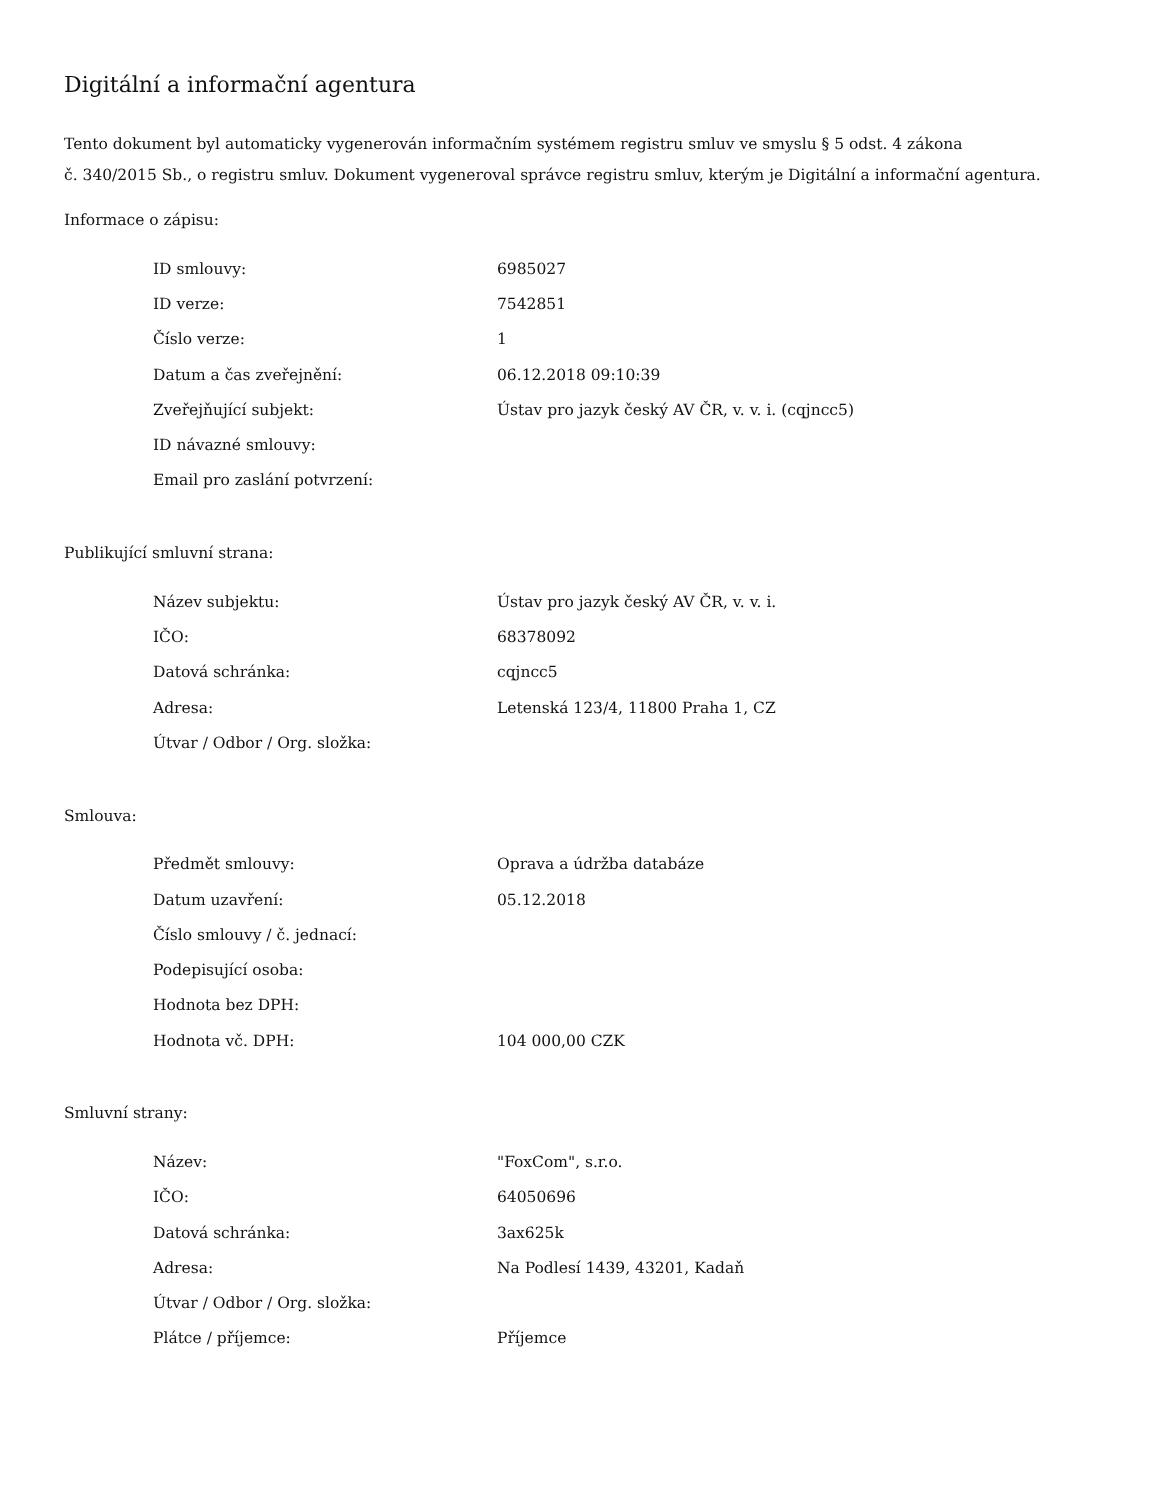Digitální a informační agentura
Tento dokument byl automaticky vygenerován informačním systémem registru smluv ve smyslu § 5 odst. 4 zákona
č. 340/2015 Sb., o registru smluv. Dokument vygeneroval správce registru smluv, kterým je Digitální a informační agentura.
Informace o zápisu:
| ID smlouvy: | 6985027 |
| ID verze: | 7542851 |
| Číslo verze: | 1 |
| Datum a čas zveřejnění: | 06.12.2018 09:10:39 |
| Zveřejňující subjekt: | Ústav pro jazyk český AV ČR, v. v. i. (cqjncc5) |
| ID návazné smlouvy: | |
| Email pro zaslání potvrzení: | |
Publikující smluvní strana:
| Název subjektu: | Ústav pro jazyk český AV ČR, v. v. i. |
| IČO: | 68378092 |
| Datová schránka: | cqjncc5 |
| Adresa: | Letenská 123/4, 11800 Praha 1, CZ |
| Útvar / Odbor / Org. složka: | |
Smlouva:
| Předmět smlouvy: | Oprava a údržba databáze |
| Datum uzavření: | 05.12.2018 |
| Číslo smlouvy / č. jednací: | |
| Podepisující osoba: | |
| Hodnota bez DPH: | |
| Hodnota vč. DPH: | 104 000,00 CZK |
Smluvní strany:
| Název: | "FoxCom", s.r.o. |
| IČO: | 64050696 |
| Datová schránka: | 3ax625k |
| Adresa: | Na Podlesí 1439, 43201, Kadaň |
| Útvar / Odbor / Org. složka: | |
| Plátce / příjemce: | Příjemce |